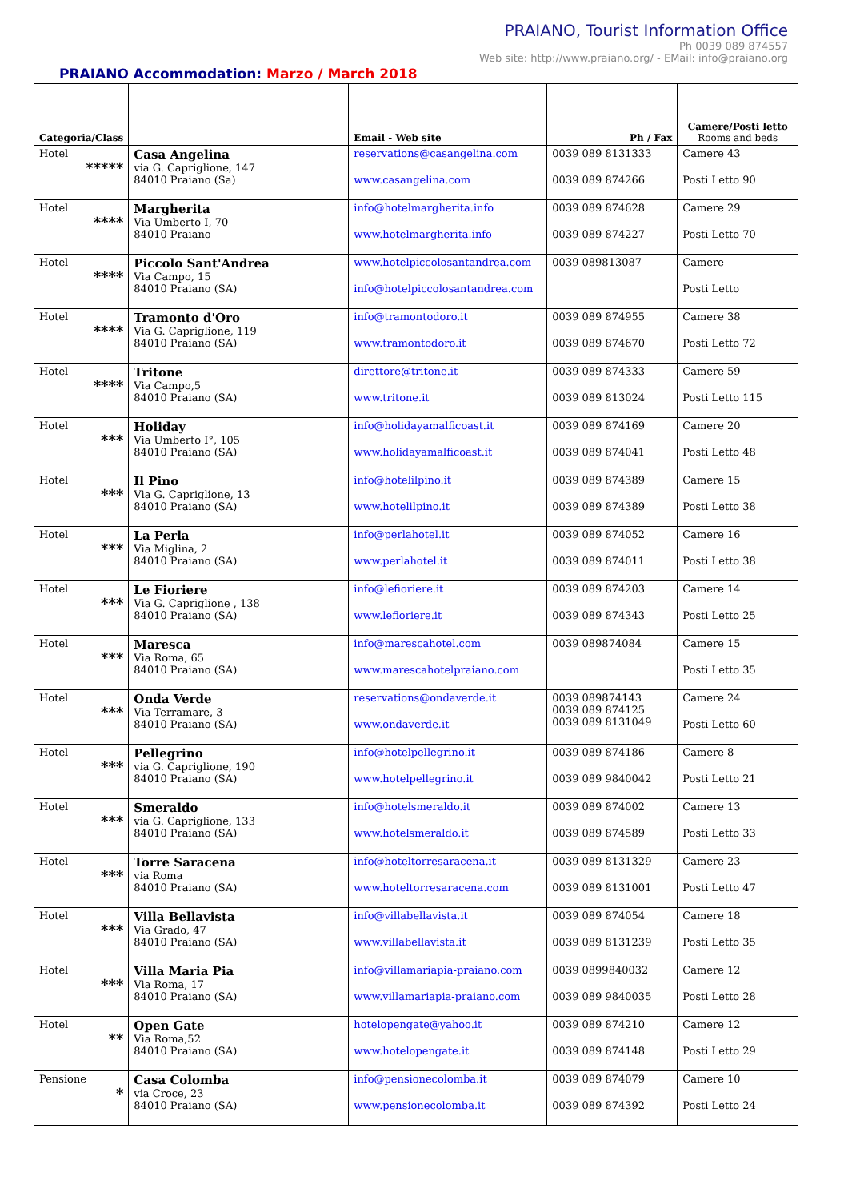PRAIANO, Tourist Information Office
Ph 0039 089 874557
Web site: http://www.praiano.org/ - EMail: info@praiano.org
PRAIANO Accommodation: Marzo / March 2018
| Categoria/Class | | Email - Web site | Ph / Fax | Camere/Posti letto Rooms and beds |
| --- | --- | --- | --- | --- |
| Hotel ***** | Casa Angelina via G. Capriglione, 147 84010 Praiano (Sa) | reservations@casangelina.com www.casangelina.com | 0039 089 8131333 0039 089 874266 | Camere 43 Posti Letto 90 |
| Hotel **** | Margherita Via Umberto I, 70 84010 Praiano | info@hotelmargherita.info www.hotelmargherita.info | 0039 089 874628 0039 089 874227 | Camere 29 Posti Letto 70 |
| Hotel **** | Piccolo Sant'Andrea Via Campo, 15 84010 Praiano (SA) | www.hotelpiccolosantandrea.com info@hotelpiccolosantandrea.com | 0039 089813087 | Camere Posti Letto |
| Hotel **** | Tramonto d'Oro Via G. Capriglione, 119 84010 Praiano (SA) | info@tramontodoro.it www.tramontodoro.it | 0039 089 874955 0039 089 874670 | Camere 38 Posti Letto 72 |
| Hotel **** | Tritone Via Campo,5 84010 Praiano (SA) | direttore@tritone.it www.tritone.it | 0039 089 874333 0039 089 813024 | Camere 59 Posti Letto 115 |
| Hotel *** | Holiday Via Umberto I°, 105 84010 Praiano (SA) | info@holidayamalficoast.it www.holidayamalficoast.it | 0039 089 874169 0039 089 874041 | Camere 20 Posti Letto 48 |
| Hotel *** | Il Pino Via G. Capriglione, 13 84010 Praiano (SA) | info@hotelilpino.it www.hotelilpino.it | 0039 089 874389 0039 089 874389 | Camere 15 Posti Letto 38 |
| Hotel *** | La Perla Via Miglina, 2 84010 Praiano (SA) | info@perlahotel.it www.perlahotel.it | 0039 089 874052 0039 089 874011 | Camere 16 Posti Letto 38 |
| Hotel *** | Le Fioriere Via G. Capriglione , 138 84010 Praiano (SA) | info@lefioriere.it www.lefioriere.it | 0039 089 874203 0039 089 874343 | Camere 14 Posti Letto 25 |
| Hotel *** | Maresca Via Roma, 65 84010 Praiano (SA) | info@marescahotel.com www.marescahotelpraiano.com | 0039 089874084 | Camere 15 Posti Letto 35 |
| Hotel *** | Onda Verde Via Terramare, 3 84010 Praiano (SA) | reservations@ondaverde.it www.ondaverde.it | 0039 089874143 0039 089 874125 0039 089 8131049 | Camere 24 Posti Letto 60 |
| Hotel *** | Pellegrino via G. Capriglione, 190 84010 Praiano (SA) | info@hotelpellegrino.it www.hotelpellegrino.it | 0039 089 874186 0039 089 9840042 | Camere 8 Posti Letto 21 |
| Hotel *** | Smeraldo via G. Capriglione, 133 84010 Praiano (SA) | info@hotelsmeraldo.it www.hotelsmeraldo.it | 0039 089 874002 0039 089 874589 | Camere 13 Posti Letto 33 |
| Hotel *** | Torre Saracena via Roma 84010 Praiano (SA) | info@hoteltorresaracena.it www.hoteltorresaracena.com | 0039 089 8131329 0039 089 8131001 | Camere 23 Posti Letto 47 |
| Hotel *** | Villa Bellavista Via Grado, 47 84010 Praiano (SA) | info@villabellavista.it www.villabellavista.it | 0039 089 874054 0039 089 8131239 | Camere 18 Posti Letto 35 |
| Hotel *** | Villa Maria Pia Via Roma, 17 84010 Praiano (SA) | info@villamariapia-praiano.com www.villamariapia-praiano.com | 0039 0899840032 0039 089 9840035 | Camere 12 Posti Letto 28 |
| Hotel ** | Open Gate Via Roma,52 84010 Praiano (SA) | hotelopengate@yahoo.it www.hotelopengate.it | 0039 089 874210 0039 089 874148 | Camere 12 Posti Letto 29 |
| Pensione * | Casa Colomba via Croce, 23 84010 Praiano (SA) | info@pensionecolomba.it www.pensionecolomba.it | 0039 089 874079 0039 089 874392 | Camere 10 Posti Letto 24 |